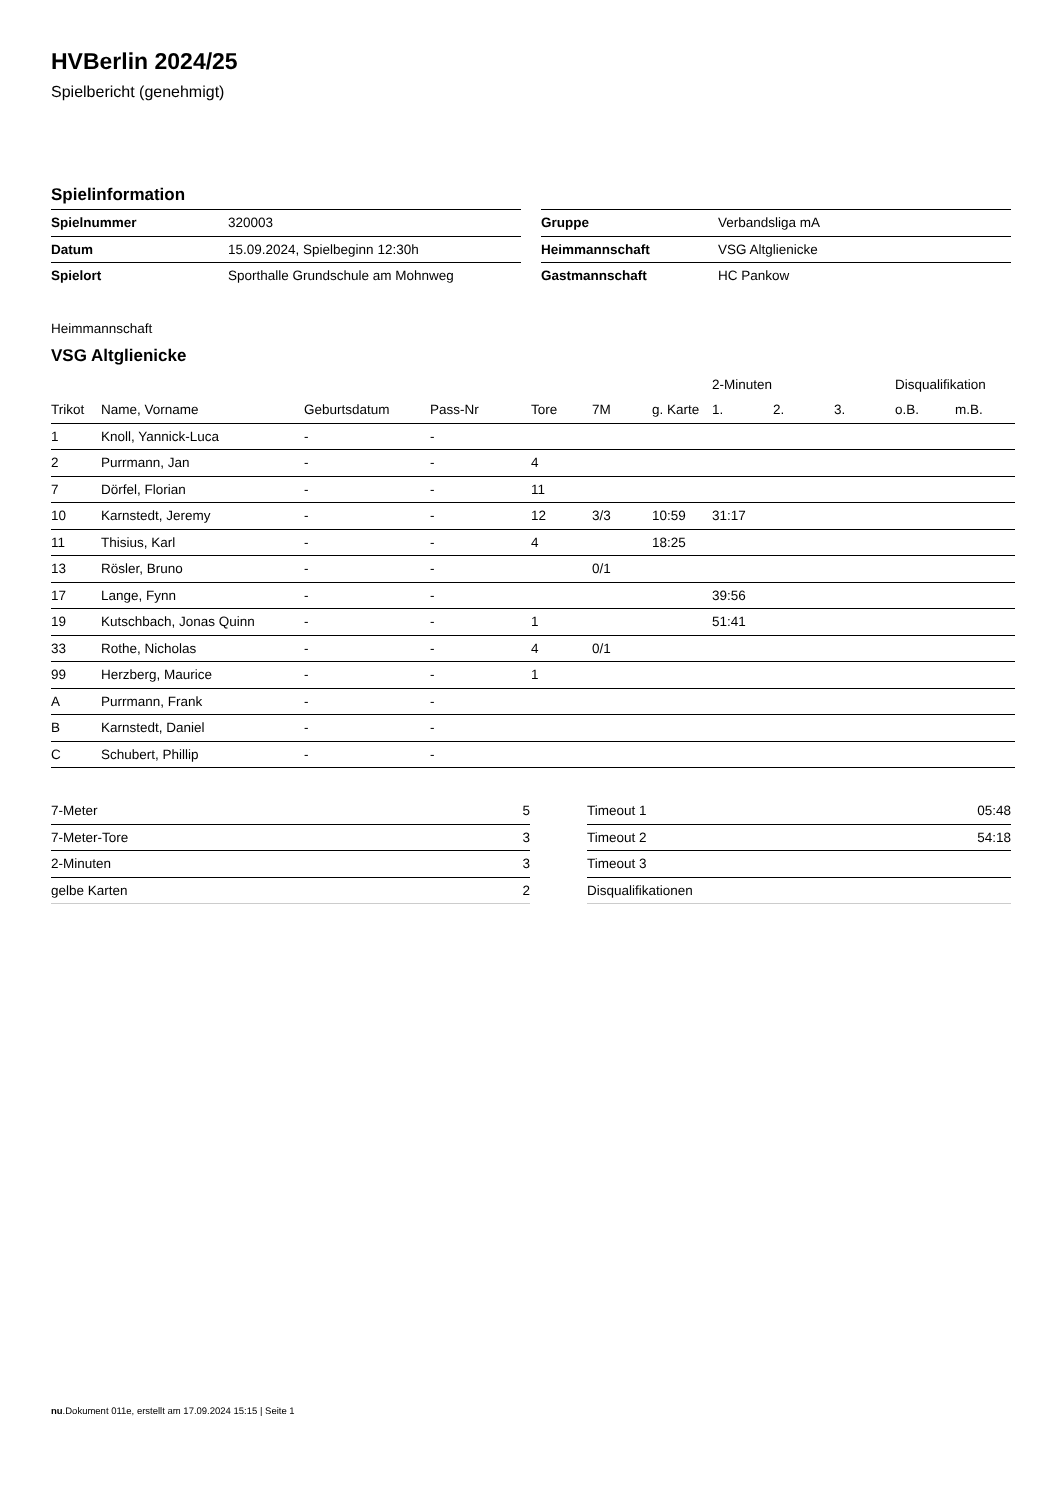HVBerlin 2024/25
Spielbericht (genehmigt)
Spielinformation
| Spielnummer | 320003 |
| Datum | 15.09.2024, Spielbeginn 12:30h |
| Spielort | Sporthalle Grundschule am Mohnweg |
| Gruppe | Verbandsliga mA |
| Heimmannschaft | VSG Altglienicke |
| Gastmannschaft | HC Pankow |
Heimmannschaft
VSG Altglienicke
| | | | | | | | 2-Minuten | | | Disqualifikation | |
| --- | --- | --- | --- | --- | --- | --- | --- | --- | --- | --- | --- |
| Trikot | Name, Vorname | Geburtsdatum | Pass-Nr | Tore | 7M | g. Karte | 1. | 2. | 3. | o.B. | m.B. |
| 1 | Knoll, Yannick-Luca | - | - | | | | | | | | |
| 2 | Purrmann, Jan | - | - | 4 | | | | | | | |
| 7 | Dörfel, Florian | - | - | 11 | | | | | | | |
| 10 | Karnstedt, Jeremy | - | - | 12 | 3/3 | 10:59 | 31:17 | | | | |
| 11 | Thisius, Karl | - | - | 4 | | 18:25 | | | | | |
| 13 | Rösler, Bruno | - | - | | 0/1 | | | | | | |
| 17 | Lange, Fynn | - | - | | | | 39:56 | | | | |
| 19 | Kutschbach, Jonas Quinn | - | - | 1 | | | 51:41 | | | | |
| 33 | Rothe, Nicholas | - | - | 4 | 0/1 | | | | | | |
| 99 | Herzberg, Maurice | - | - | 1 | | | | | | | |
| A | Purrmann, Frank | - | - | | | | | | | | |
| B | Karnstedt, Daniel | - | - | | | | | | | | |
| C | Schubert, Phillip | - | - | | | | | | | | |
| 7-Meter | 5 |
| 7-Meter-Tore | 3 |
| 2-Minuten | 3 |
| gelbe Karten | 2 |
| Timeout 1 | 05:48 |
| Timeout 2 | 54:18 |
| Timeout 3 | |
| Disqualifikationen | |
nu.Dokument 011e, erstellt am 17.09.2024 15:15 | Seite 1